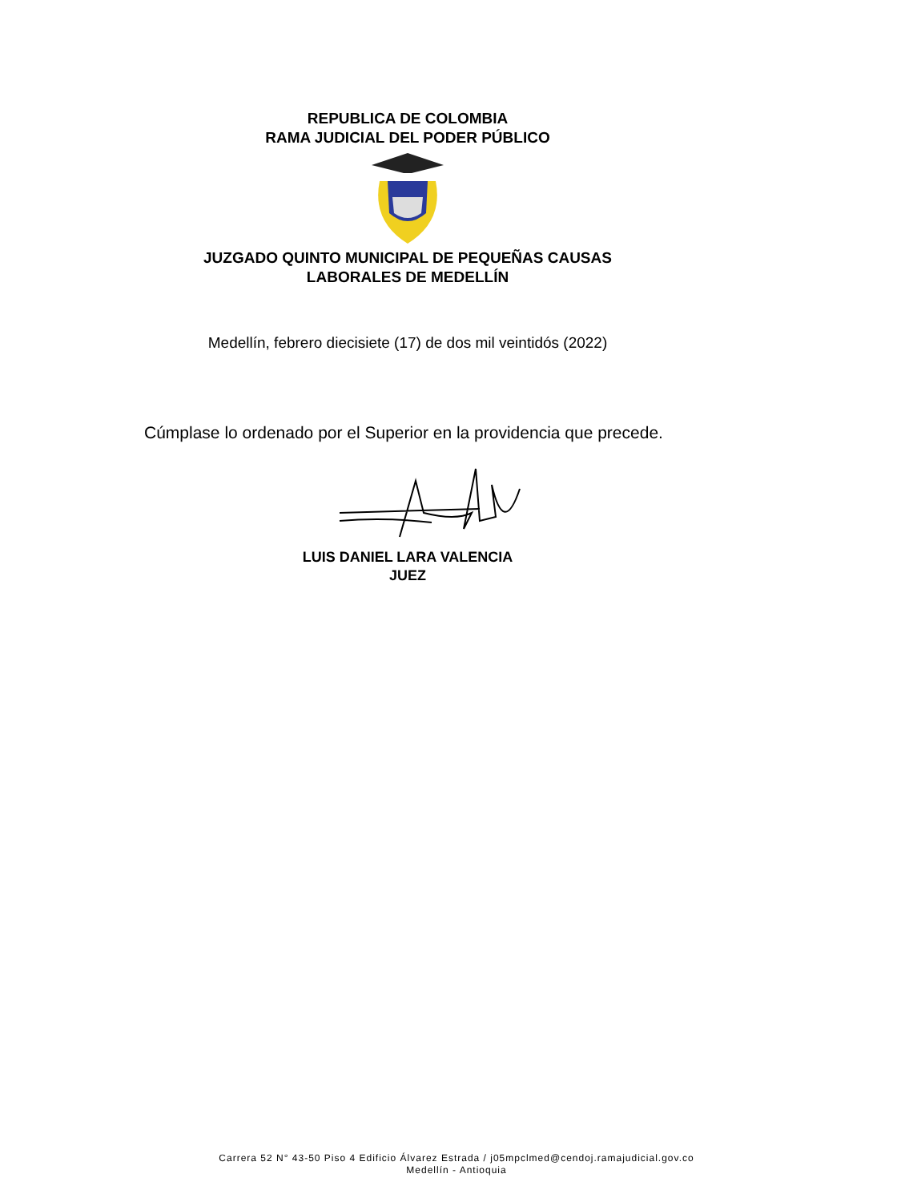REPUBLICA DE COLOMBIA
RAMA JUDICIAL DEL PODER PÚBLICO
JUZGADO QUINTO MUNICIPAL DE PEQUEÑAS CAUSAS
LABORALES DE MEDELLÍN
Medellín, febrero diecisiete (17) de dos mil veintidós (2022)
Cúmplase lo ordenado por el Superior en la providencia que precede.
LUIS DANIEL LARA VALENCIA
JUEZ
Carrera 52 N° 43-50 Piso 4 Edificio Álvarez Estrada / j05mpclmed@cendoj.ramajudicial.gov.co
Medellín - Antioquia